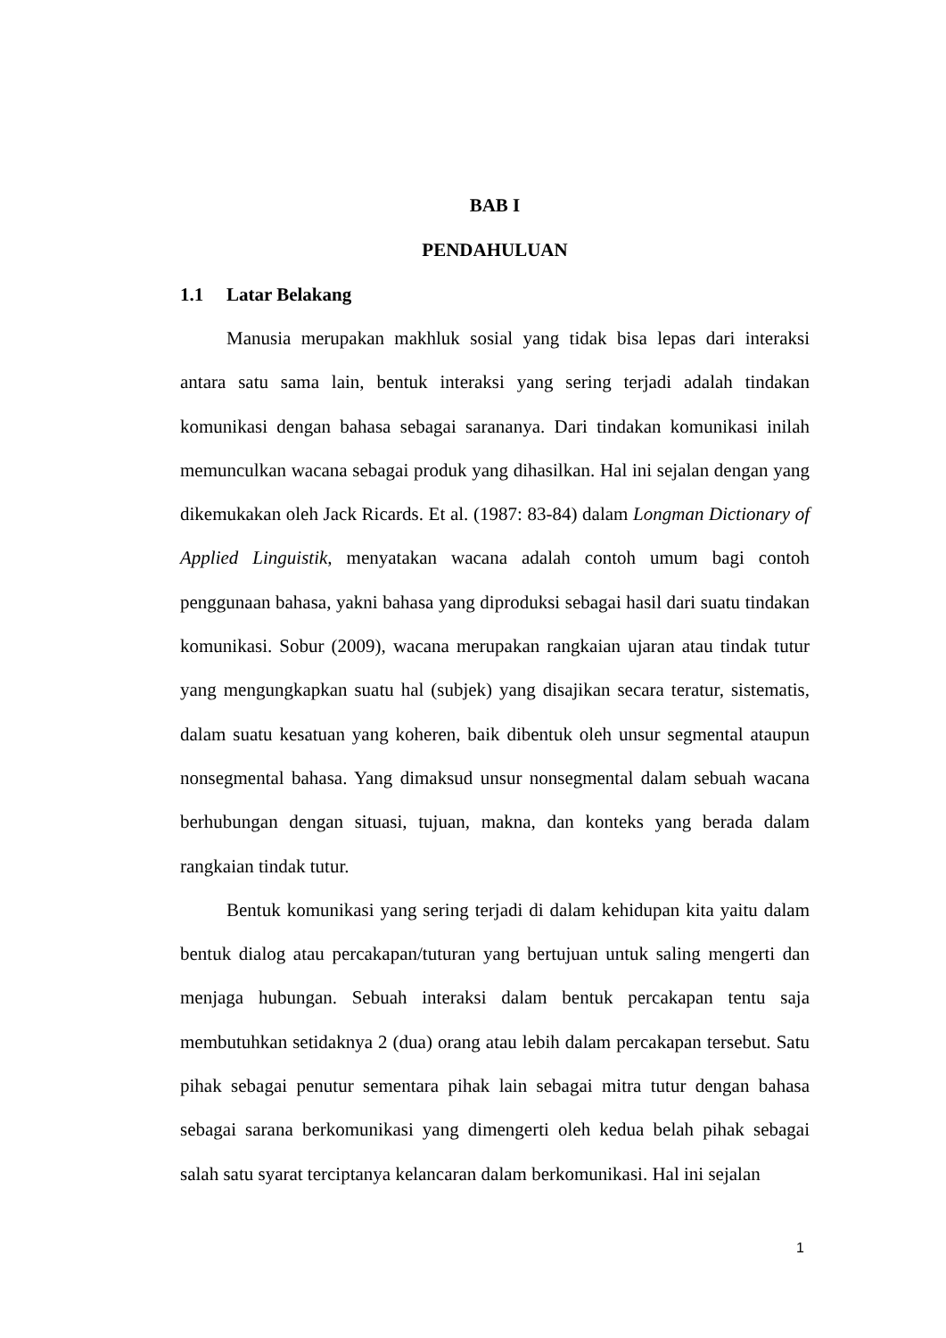BAB I
PENDAHULUAN
1.1 Latar Belakang
Manusia merupakan makhluk sosial yang tidak bisa lepas dari interaksi antara satu sama lain, bentuk interaksi yang sering terjadi adalah tindakan komunikasi dengan bahasa sebagai sarananya. Dari tindakan komunikasi inilah memunculkan wacana sebagai produk yang dihasilkan. Hal ini sejalan dengan yang dikemukakan oleh Jack Ricards. Et al. (1987: 83-84) dalam Longman Dictionary of Applied Linguistik, menyatakan wacana adalah contoh umum bagi contoh penggunaan bahasa, yakni bahasa yang diproduksi sebagai hasil dari suatu tindakan komunikasi. Sobur (2009), wacana merupakan rangkaian ujaran atau tindak tutur yang mengungkapkan suatu hal (subjek) yang disajikan secara teratur, sistematis, dalam suatu kesatuan yang koheren, baik dibentuk oleh unsur segmental ataupun nonsegmental bahasa. Yang dimaksud unsur nonsegmental dalam sebuah wacana berhubungan dengan situasi, tujuan, makna, dan konteks yang berada dalam rangkaian tindak tutur.
Bentuk komunikasi yang sering terjadi di dalam kehidupan kita yaitu dalam bentuk dialog atau percakapan/tuturan yang bertujuan untuk saling mengerti dan menjaga hubungan. Sebuah interaksi dalam bentuk percakapan tentu saja membutuhkan setidaknya 2 (dua) orang atau lebih dalam percakapan tersebut. Satu pihak sebagai penutur sementara pihak lain sebagai mitra tutur dengan bahasa sebagai sarana berkomunikasi yang dimengerti oleh kedua belah pihak sebagai salah satu syarat terciptanya kelancaran dalam berkomunikasi. Hal ini sejalan
1